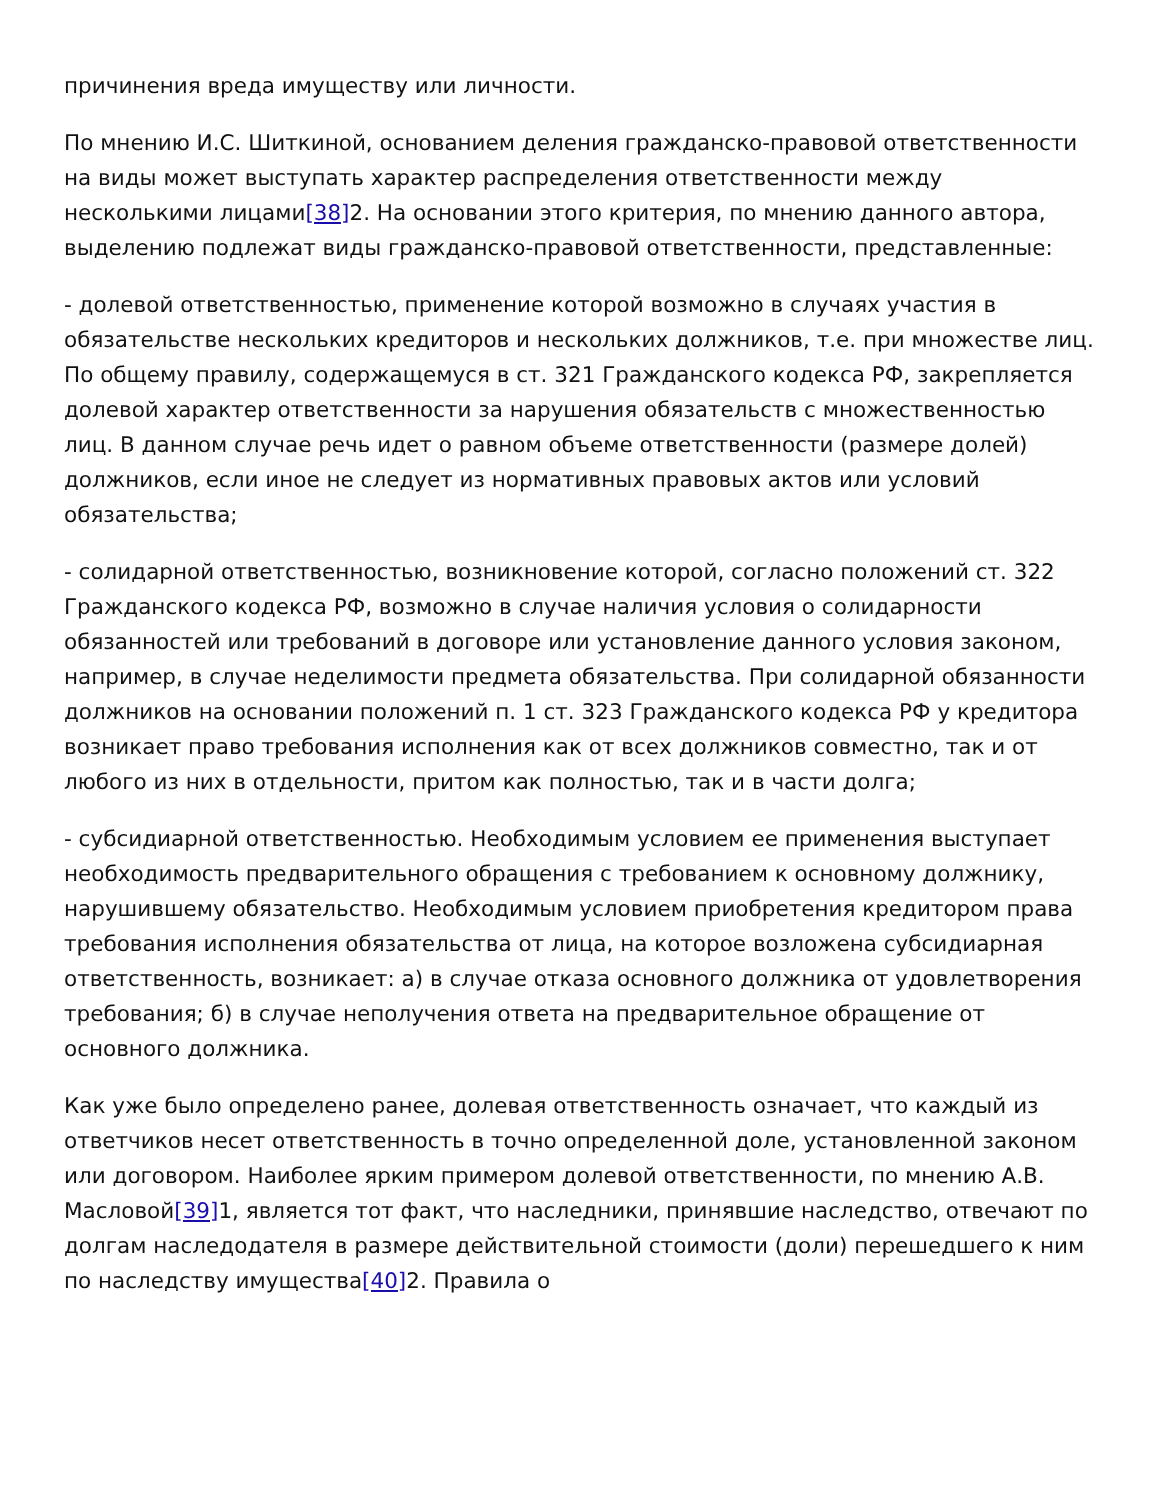причинения вреда имуществу или личности.
По мнению И.С. Шиткиной, основанием деления гражданско-правовой ответственности на виды может выступать характер распределения ответственности между несколькими лицами[38] 2. На основании этого критерия, по мнению данного автора, выделению подлежат виды гражданско-правовой ответственности, представленные:
- долевой ответственностью, применение которой возможно в случаях участия в обязательстве нескольких кредиторов и нескольких должников, т.е. при множестве лиц. По общему правилу, содержащемуся в ст. 321 Гражданского кодекса РФ, закрепляется долевой характер ответственности за нарушения обязательств с множественностью лиц. В данном случае речь идет о равном объеме ответственности (размере долей) должников, если иное не следует из нормативных правовых актов или условий обязательства;
- солидарной ответственностью, возникновение которой, согласно положений ст. 322 Гражданского кодекса РФ, возможно в случае наличия условия о солидарности обязанностей или требований в договоре или установление данного условия законом, например, в случае неделимости предмета обязательства. При солидарной обязанности должников на основании положений п. 1 ст. 323 Гражданского кодекса РФ у кредитора возникает право требования исполнения как от всех должников совместно, так и от любого из них в отдельности, притом как полностью, так и в части долга;
- субсидиарной ответственностью. Необходимым условием ее применения выступает необходимость предварительного обращения с требованием к основному должнику, нарушившему обязательство. Необходимым условием приобретения кредитором права требования исполнения обязательства от лица, на которое возложена субсидиарная ответственность, возникает: а) в случае отказа основного должника от удовлетворения требования; б) в случае неполучения ответа на предварительное обращение от основного должника.
Как уже было определено ранее, долевая ответственность означает, что каждый из ответчиков несет ответственность в точно определенной доле, установленной законом или договором. Наиболее ярким примером долевой ответственности, по мнению А.В. Масловой[39] 1, является тот факт, что наследники, принявшие наследство, отвечают по долгам наследодателя в размере действительной стоимости (доли) перешедшего к ним по наследству имущества[40] 2. Правила о